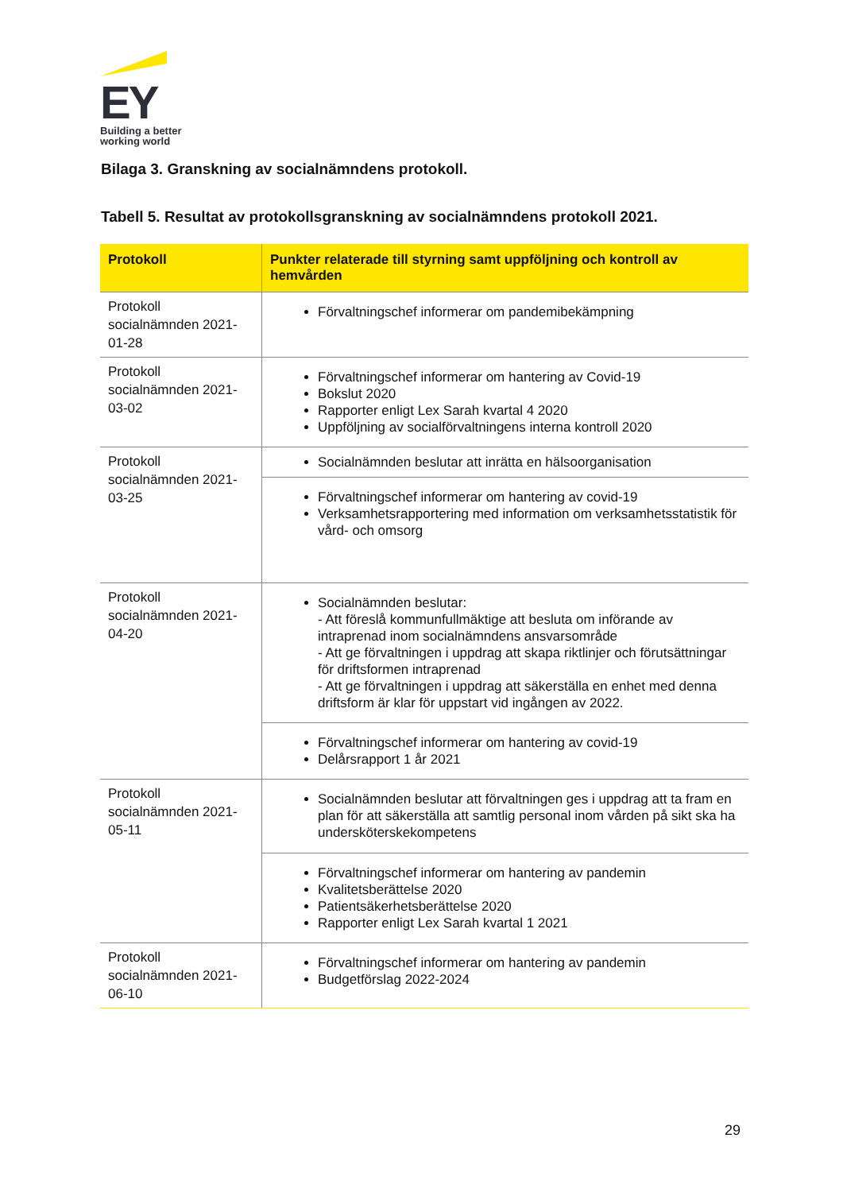EY
Building a better
working world
Bilaga 3. Granskning av socialnämndens protokoll.
Tabell 5. Resultat av protokollsgranskning av socialnämndens protokoll 2021.
| Protokoll | Punkter relaterade till styrning samt uppföljning och kontroll av hemvården |
| --- | --- |
| Protokoll socialnämnden 2021-01-28 | Förvaltningschef informerar om pandemibekämpning |
| Protokoll socialnämnden 2021-03-02 | Förvaltningschef informerar om hantering av Covid-19 Bokslut 2020 Rapporter enligt Lex Sarah kvartal 4 2020 Uppföljning av socialförvaltningens interna kontroll 2020 |
| Protokoll socialnämnden 2021-03-25 | Socialnämnden beslutar att inrätta en hälsoorganisation |
| | Förvaltningschef informerar om hantering av covid-19 Verksamhetsrapportering med information om verksamhetsstatistik för vård- och omsorg |
| Protokoll socialnämnden 2021-04-20 | Socialnämnden beslutar: - Att föreslå kommunfullmäktige att besluta om införande av intraprenad inom socialnämndens ansvarsområde - Att ge förvaltningen i uppdrag att skapa riktlinjer och förutsättningar för driftsformen intraprenad - Att ge förvaltningen i uppdrag att säkerställa en enhet med denna driftsform är klar för uppstart vid ingången av 2022. |
| | Förvaltningschef informerar om hantering av covid-19 Delårsrapport 1 år 2021 |
| Protokoll socialnämnden 2021-05-11 | Socialnämnden beslutar att förvaltningen ges i uppdrag att ta fram en plan för att säkerställa att samtlig personal inom vården på sikt ska ha undersköterskekompetens |
| | Förvaltningschef informerar om hantering av pandemin Kvalitetsberättelse 2020 Patientsäkerhetsberättelse 2020 Rapporter enligt Lex Sarah kvartal 1 2021 |
| Protokoll socialnämnden 2021-06-10 | Förvaltningschef informerar om hantering av pandemin Budgetförslag 2022-2024 |
29